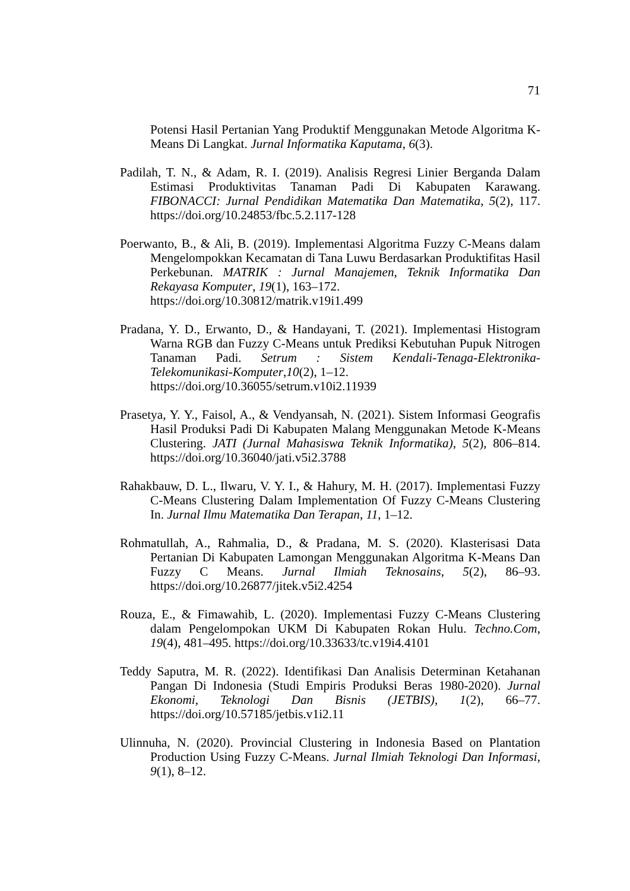71
Potensi Hasil Pertanian Yang Produktif Menggunakan Metode Algoritma K-Means Di Langkat. Jurnal Informatika Kaputama, 6(3).
Padilah, T. N., & Adam, R. I. (2019). Analisis Regresi Linier Berganda Dalam Estimasi Produktivitas Tanaman Padi Di Kabupaten Karawang. FIBONACCI: Jurnal Pendidikan Matematika Dan Matematika, 5(2), 117. https://doi.org/10.24853/fbc.5.2.117-128
Poerwanto, B., & Ali, B. (2019). Implementasi Algoritma Fuzzy C-Means dalam Mengelompokkan Kecamatan di Tana Luwu Berdasarkan Produktifitas Hasil Perkebunan. MATRIK : Jurnal Manajemen, Teknik Informatika Dan Rekayasa Komputer, 19(1), 163–172.
https://doi.org/10.30812/matrik.v19i1.499
Pradana, Y. D., Erwanto, D., & Handayani, T. (2021). Implementasi Histogram Warna RGB dan Fuzzy C-Means untuk Prediksi Kebutuhan Pupuk Nitrogen Tanaman Padi. Setrum : Sistem Kendali-Tenaga-Elektronika-Telekomunikasi-Komputer,10(2), 1–12.
https://doi.org/10.36055/setrum.v10i2.11939
Prasetya, Y. Y., Faisol, A., & Vendyansah, N. (2021). Sistem Informasi Geografis Hasil Produksi Padi Di Kabupaten Malang Menggunakan Metode K-Means Clustering. JATI (Jurnal Mahasiswa Teknik Informatika), 5(2), 806–814. https://doi.org/10.36040/jati.v5i2.3788
Rahakbauw, D. L., Ilwaru, V. Y. I., & Hahury, M. H. (2017). Implementasi Fuzzy C-Means Clustering Dalam Implementation Of Fuzzy C-Means Clustering In. Jurnal Ilmu Matematika Dan Terapan, 11, 1–12.
Rohmatullah, A., Rahmalia, D., & Pradana, M. S. (2020). Klasterisasi Data Pertanian Di Kabupaten Lamongan Menggunakan Algoritma K-Means Dan Fuzzy C Means. Jurnal Ilmiah Teknosains, 5(2), 86–93. https://doi.org/10.26877/jitek.v5i2.4254
Rouza, E., & Fimawahib, L. (2020). Implementasi Fuzzy C-Means Clustering dalam Pengelompokan UKM Di Kabupaten Rokan Hulu. Techno.Com, 19(4), 481–495. https://doi.org/10.33633/tc.v19i4.4101
Teddy Saputra, M. R. (2022). Identifikasi Dan Analisis Determinan Ketahanan Pangan Di Indonesia (Studi Empiris Produksi Beras 1980-2020). Jurnal Ekonomi, Teknologi Dan Bisnis (JETBIS), 1(2), 66–77. https://doi.org/10.57185/jetbis.v1i2.11
Ulinnuha, N. (2020). Provincial Clustering in Indonesia Based on Plantation Production Using Fuzzy C-Means. Jurnal Ilmiah Teknologi Dan Informasi, 9(1), 8–12.